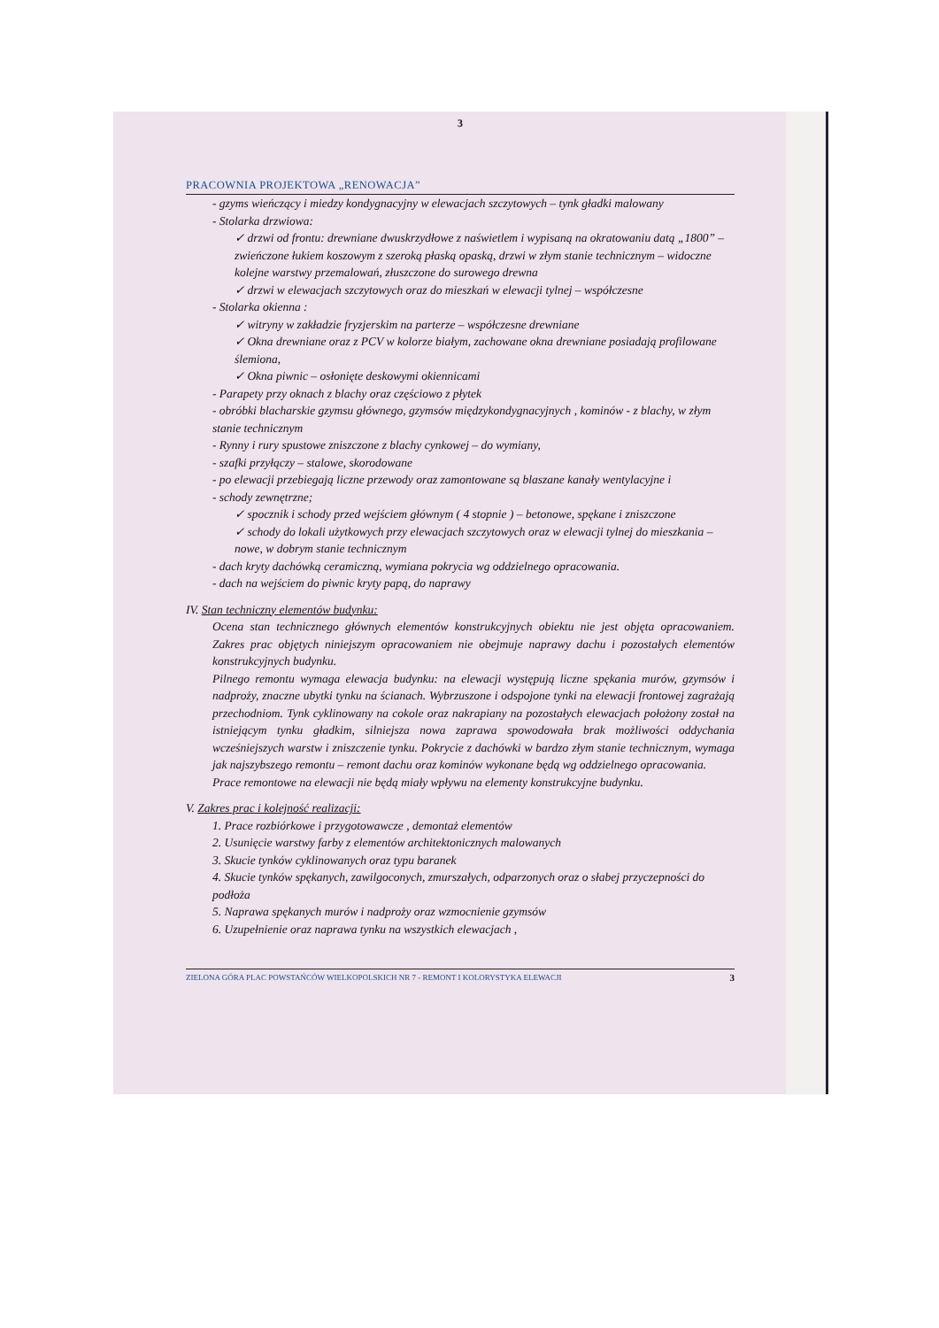3
PRACOWNIA PROJEKTOWA „RENOWACJA”
- gzyms wieńczący i miedzy kondygnacyjny w elewacjach szczytowych – tynk gładki malowany
- Stolarka drzwiowa:
✓ drzwi od frontu: drewniane dwuskrzydłowe z naświetlem i wypisaną na okratowaniu datą „1800” – zwieńczone łukiem koszowym z szeroką płaską opaską, drzwi w złym stanie technicznym – widoczne kolejne warstwy przemalowań, złuszczone do surowego drewna
✓ drzwi w elewacjach szczytowych oraz do mieszkań w elewacji tylnej – współczesne
- Stolarka okienna :
✓ witryny w zakładzie fryzjerskim na parterze – współczesne drewniane
✓ Okna drewniane oraz z PCV w kolorze białym, zachowane okna drewniane posiadają profilowane ślemiona,
✓ Okna piwnic – osłonięte deskowymi okiennicami
- Parapety przy oknach z blachy oraz częściowo z płytek
- obróbki blacharskie gzymsu głównego, gzymsów międzykondygnacyjnych , kominów - z blachy, w złym stanie technicznym
- Rynny i rury spustowe zniszczone z blachy cynkowej – do wymiany,
- szafki przyłączy – stalowe, skorodowane
- po elewacji przebiegają liczne przewody oraz zamontowane są blaszane kanały wentylacyjne i
- schody zewnętrzne;
✓ spocznik i schody przed wejściem głównym ( 4 stopnie ) – betonowe, spękane i zniszczone
✓ schody do lokali użytkowych przy elewacjach szczytowych oraz w elewacji tylnej do mieszkania – nowe, w dobrym stanie technicznym
- dach kryty dachówką ceramiczną, wymiana pokrycia wg oddzielnego opracowania.
- dach na wejściem do piwnic kryty papą, do naprawy
IV. Stan techniczny elementów budynku:
Ocena stan technicznego głównych elementów konstrukcyjnych obiektu nie jest objęta opracowaniem. Zakres prac objętych niniejszym opracowaniem nie obejmuje naprawy dachu i pozostałych elementów konstrukcyjnych budynku.
Pilnego remontu wymaga elewacja budynku: na elewacji występują liczne spękania murów, gzymsów i nadproży, znaczne ubytki tynku na ścianach. Wybrzuszone i odspojone tynki na elewacji frontowej zagrażają przechodniom. Tynk cyklinowany na cokole oraz nakrapiany na pozostałych elewacjach położony został na istniejącym tynku gładkim, silniejsza nowa zaprawa spowodowała brak możliwości oddychania wcześniejszych warstw i zniszczenie tynku. Pokrycie z dachówki w bardzo złym stanie technicznym, wymaga jak najszybszego remontu – remont dachu oraz kominów wykonane będą wg oddzielnego opracowania.
Prace remontowe na elewacji nie będą miały wpływu na elementy konstrukcyjne budynku.
V. Zakres prac i kolejność realizacji:
1. Prace rozbiórkowe i przygotowawcze , demontaż elementów
2. Usunięcie warstwy farby z elementów architektonicznych malowanych
3. Skucie tynków cyklinowanych oraz typu baranek
4. Skucie tynków spękanych, zawilgoconych, zmurszałych, odparzonych oraz o słabej przyczepności do podłoża
5. Naprawa spękanych murów i nadproży oraz wzmocnienie gzymsów
6. Uzupełnienie oraz naprawa tynku na wszystkich elewacjach ,
ZIELONA GÓRA PLAC POWSTAŃCÓW WIELKOPOLSKICH NR 7 - REMONT I KOLORYSTYKA ELEWACJI 3